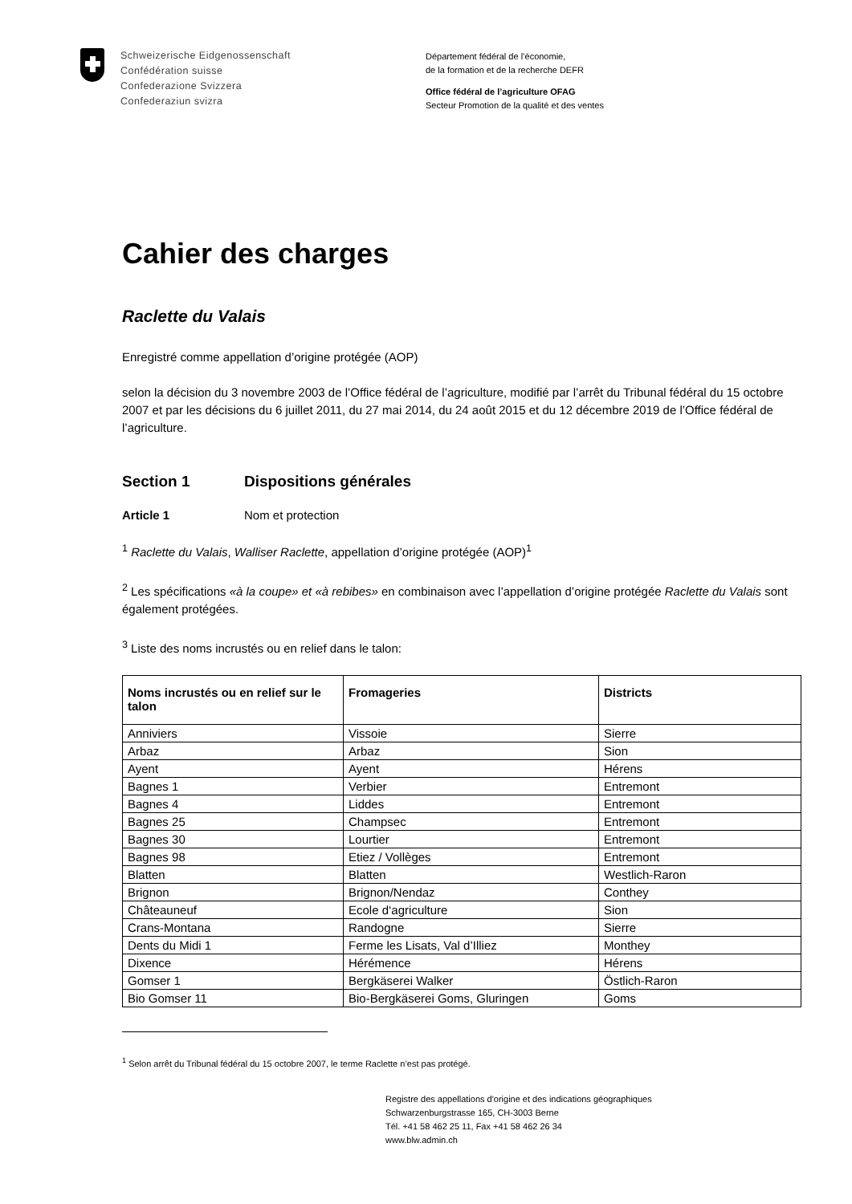Schweizerische Eidgenossenschaft
Confédération suisse
Confederazione Svizzera
Confederaziun svizra
Département fédéral de l’économie,
de la formation et de la recherche DEFR
Office fédéral de l’agriculture OFAG
Secteur Promotion de la qualité et des ventes
Cahier des charges
Raclette du Valais
Enregistré comme appellation d’origine protégée (AOP)
selon la décision du 3 novembre 2003 de l’Office fédéral de l’agriculture, modifié par l’arrêt du Tribunal fédéral du 15 octobre 2007 et par les décisions du 6 juillet 2011, du 27 mai 2014, du 24 août 2015 et du 12 décembre 2019 de l’Office fédéral de l’agriculture.
Section 1 Dispositions générales
Article 1 Nom et protection
<sup>1</sup> Raclette du Valais, Walliser Raclette, appellation d’origine protégée (AOP)<sup>1</sup>
<sup>2</sup> Les spécifications «à la coupe» et «à rebibes» en combinaison avec l’appellation d’origine protégée Raclette du Valais sont également protégées.
<sup>3</sup> Liste des noms incrustés ou en relief dans le talon:
| Noms incrustés ou en relief sur le talon | Fromageries | Districts |
| --- | --- | --- |
| Anniviers | Vissoie | Sierre |
| Arbaz | Arbaz | Sion |
| Ayent | Ayent | Hérens |
| Bagnes 1 | Verbier | Entremont |
| Bagnes 4 | Liddes | Entremont |
| Bagnes 25 | Champsec | Entremont |
| Bagnes 30 | Lourtier | Entremont |
| Bagnes 98 | Etiez / Vollèges | Entremont |
| Blatten | Blatten | Westlich-Raron |
| Brignon | Brignon/Nendaz | Conthey |
| Châteauneuf | Ecole d‘agriculture | Sion |
| Crans-Montana | Randogne | Sierre |
| Dents du Midi 1 | Ferme les Lisats, Val d’Illiez | Monthey |
| Dixence | Hérémence | Hérens |
| Gomser 1 | Bergkäserei Walker | Östlich-Raron |
| Bio Gomser 11 | Bio-Bergkäserei Goms, Gluringen | Goms |
<sup>1</sup> Selon arrêt du Tribunal fédéral du 15 octobre 2007, le terme Raclette n’est pas protégé.
Registre des appellations d'origine et des indications géographiques
Schwarzenburgstrasse 165, CH-3003 Berne
Tél. +41 58 462 25 11, Fax +41 58 462 26 34
www.blw.admin.ch